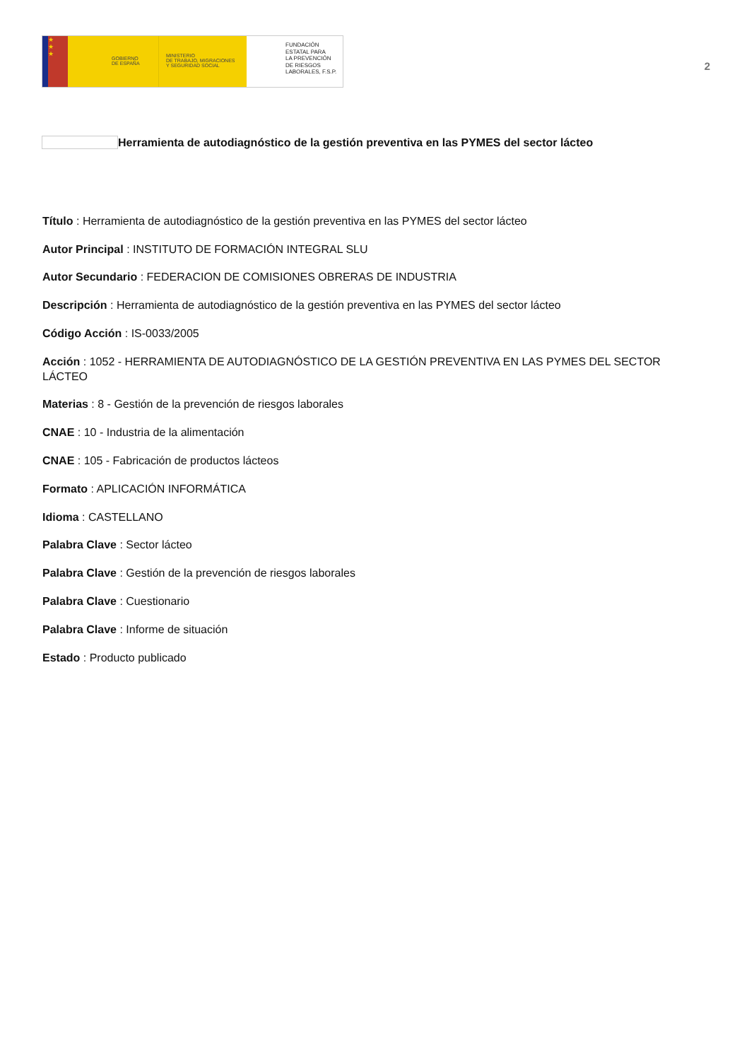★
★
★
GOBIERNO
DE ESPAÑA
MINISTERIO
DE TRABAJO, MIGRACIONES
Y SEGURIDAD SOCIAL
FUNDACIÓN
ESTATAL PARA
LA PREVENCIÓN
DE RIESGOS
LABORALES, F.S.P.
2
Herramienta de autodiagnóstico de la gestión preventiva en las PYMES del sector lácteo
Título : Herramienta de autodiagnóstico de la gestión preventiva en las PYMES del sector lácteo
Autor Principal : INSTITUTO DE FORMACIÓN INTEGRAL SLU
Autor Secundario : FEDERACION DE COMISIONES OBRERAS DE INDUSTRIA
Descripción : Herramienta de autodiagnóstico de la gestión preventiva en las PYMES del sector lácteo
Código Acción : IS-0033/2005
Acción : 1052 - HERRAMIENTA DE AUTODIAGNÓSTICO DE LA GESTIÓN PREVENTIVA EN LAS PYMES DEL SECTOR LÁCTEO
Materias : 8 - Gestión de la prevención de riesgos laborales
CNAE : 10 - Industria de la alimentación
CNAE : 105 - Fabricación de productos lácteos
Formato : APLICACIÓN INFORMÁTICA
Idioma : CASTELLANO
Palabra Clave : Sector lácteo
Palabra Clave : Gestión de la prevención de riesgos laborales
Palabra Clave : Cuestionario
Palabra Clave : Informe de situación
Estado : Producto publicado